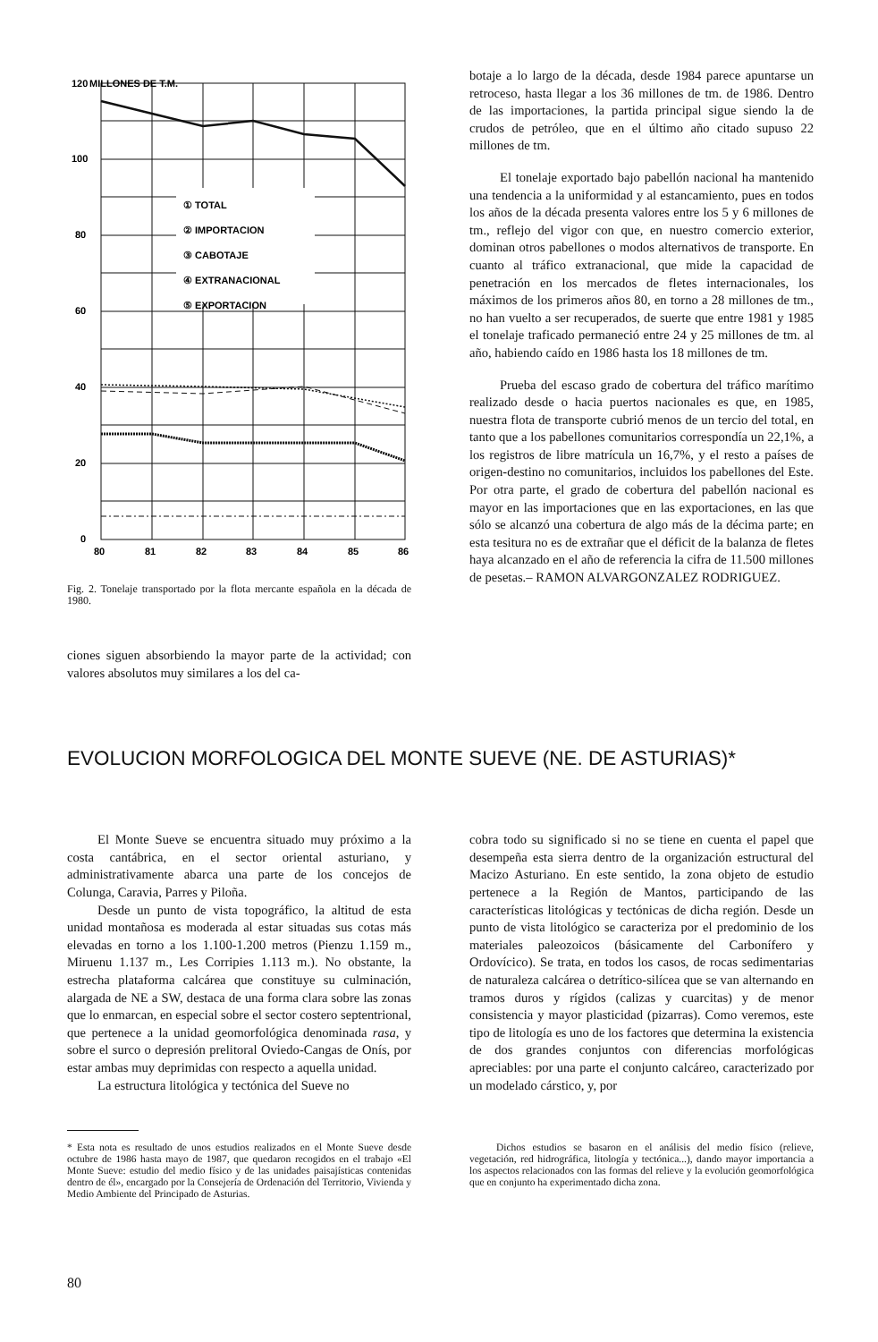120
MILLONES DE T.M.
100
80
60
40
20
0
① TOTAL
② IMPORTACION
③ CABOTAJE
④ EXTRANACIONAL
⑤ EXPORTACION
80
81
82
83
84
85
86
Fig. 2. Tonelaje transportado por la flota mercante española en la década de 1980.
ciones siguen absorbiendo la mayor parte de la actividad; con valores absolutos muy similares a los del ca-
botaje a lo largo de la década, desde 1984 parece apuntarse un retroceso, hasta llegar a los 36 millones de tm. de 1986. Dentro de las importaciones, la partida principal sigue siendo la de crudos de petróleo, que en el último año citado supuso 22 millones de tm.
El tonelaje exportado bajo pabellón nacional ha mantenido una tendencia a la uniformidad y al estancamiento, pues en todos los años de la década presenta valores entre los 5 y 6 millones de tm., reflejo del vigor con que, en nuestro comercio exterior, dominan otros pabellones o modos alternativos de transporte. En cuanto al tráfico extranacional, que mide la capacidad de penetración en los mercados de fletes internacionales, los máximos de los primeros años 80, en torno a 28 millones de tm., no han vuelto a ser recuperados, de suerte que entre 1981 y 1985 el tonelaje traficado permaneció entre 24 y 25 millones de tm. al año, habiendo caído en 1986 hasta los 18 millones de tm.
Prueba del escaso grado de cobertura del tráfico marítimo realizado desde o hacia puertos nacionales es que, en 1985, nuestra flota de transporte cubrió menos de un tercio del total, en tanto que a los pabellones comunitarios correspondía un 22,1%, a los registros de libre matrícula un 16,7%, y el resto a países de origen-destino no comunitarios, incluidos los pabellones del Este. Por otra parte, el grado de cobertura del pabellón nacional es mayor en las importaciones que en las exportaciones, en las que sólo se alcanzó una cobertura de algo más de la décima parte; en esta tesitura no es de extrañar que el déficit de la balanza de fletes haya alcanzado en el año de referencia la cifra de 11.500 millones de pesetas.– RAMON ALVARGONZALEZ RODRIGUEZ.
EVOLUCION MORFOLOGICA DEL MONTE SUEVE (NE. DE ASTURIAS)*
El Monte Sueve se encuentra situado muy próximo a la costa cantábrica, en el sector oriental asturiano, y administrativamente abarca una parte de los concejos de Colunga, Caravia, Parres y Piloña.
Desde un punto de vista topográfico, la altitud de esta unidad montañosa es moderada al estar situadas sus cotas más elevadas en torno a los 1.100-1.200 metros (Pienzu 1.159 m., Miruenu 1.137 m., Les Corripies 1.113 m.). No obstante, la estrecha plataforma calcárea que constituye su culminación, alargada de NE a SW, destaca de una forma clara sobre las zonas que lo enmarcan, en especial sobre el sector costero septentrional, que pertenece a la unidad geomorfológica denominada rasa, y sobre el surco o depresión prelitoral Oviedo-Cangas de Onís, por estar ambas muy deprimidas con respecto a aquella unidad.
La estructura litológica y tectónica del Sueve no
* Esta nota es resultado de unos estudios realizados en el Monte Sueve desde octubre de 1986 hasta mayo de 1987, que quedaron recogidos en el trabajo «El Monte Sueve: estudio del medio físico y de las unidades paisajísticas contenidas dentro de él», encargado por la Consejería de Ordenación del Territorio, Vivienda y Medio Ambiente del Principado de Asturias.
cobra todo su significado si no se tiene en cuenta el papel que desempeña esta sierra dentro de la organización estructural del Macizo Asturiano. En este sentido, la zona objeto de estudio pertenece a la Región de Mantos, participando de las características litológicas y tectónicas de dicha región. Desde un punto de vista litológico se caracteriza por el predominio de los materiales paleozoicos (básicamente del Carbonífero y Ordovícico). Se trata, en todos los casos, de rocas sedimentarias de naturaleza calcárea o detrítico-silícea que se van alternando en tramos duros y rígidos (calizas y cuarcitas) y de menor consistencia y mayor plasticidad (pizarras). Como veremos, este tipo de litología es uno de los factores que determina la existencia de dos grandes conjuntos con diferencias morfológicas apreciables: por una parte el conjunto calcáreo, caracterizado por un modelado cárstico, y, por
Dichos estudios se basaron en el análisis del medio físico (relieve, vegetación, red hidrográfica, litología y tectónica...), dando mayor importancia a los aspectos relacionados con las formas del relieve y la evolución geomorfológica que en conjunto ha experimentado dicha zona.
80